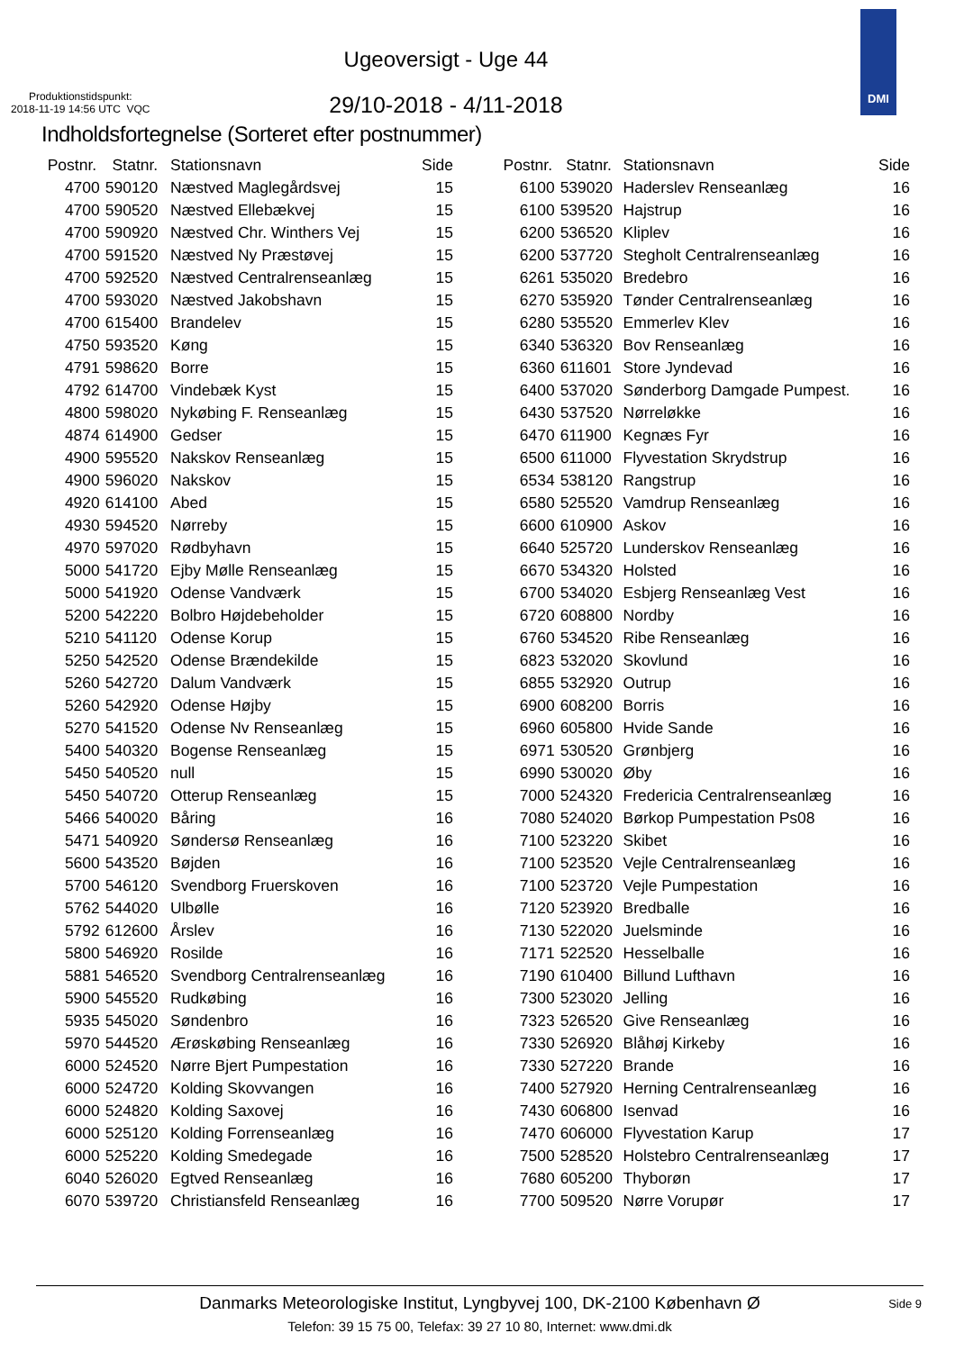Ugeoversigt - Uge 44
Produktionstidspunkt:
2018-11-19 14:56 UTC VQC
29/10-2018 - 4/11-2018
DMI
Indholdsfortegnelse (Sorteret efter postnummer)
| Postnr. | Statnr. | Stationsnavn | Side |
| --- | --- | --- | --- |
| 4700 | 590120 | Næstved Maglegårdsvej | 15 |
| 4700 | 590520 | Næstved Ellebækvej | 15 |
| 4700 | 590920 | Næstved Chr. Winthers Vej | 15 |
| 4700 | 591520 | Næstved Ny Præstøvej | 15 |
| 4700 | 592520 | Næstved Centralrenseanlæg | 15 |
| 4700 | 593020 | Næstved Jakobshavn | 15 |
| 4700 | 615400 | Brandelev | 15 |
| 4750 | 593520 | Køng | 15 |
| 4791 | 598620 | Borre | 15 |
| 4792 | 614700 | Vindebæk Kyst | 15 |
| 4800 | 598020 | Nykøbing F. Renseanlæg | 15 |
| 4874 | 614900 | Gedser | 15 |
| 4900 | 595520 | Nakskov Renseanlæg | 15 |
| 4900 | 596020 | Nakskov | 15 |
| 4920 | 614100 | Abed | 15 |
| 4930 | 594520 | Nørreby | 15 |
| 4970 | 597020 | Rødbyhavn | 15 |
| 5000 | 541720 | Ejby Mølle Renseanlæg | 15 |
| 5000 | 541920 | Odense Vandværk | 15 |
| 5200 | 542220 | Bolbro Højdebeholder | 15 |
| 5210 | 541120 | Odense Korup | 15 |
| 5250 | 542520 | Odense Brændekilde | 15 |
| 5260 | 542720 | Dalum Vandværk | 15 |
| 5260 | 542920 | Odense Højby | 15 |
| 5270 | 541520 | Odense Nv Renseanlæg | 15 |
| 5400 | 540320 | Bogense Renseanlæg | 15 |
| 5450 | 540520 | null | 15 |
| 5450 | 540720 | Otterup Renseanlæg | 15 |
| 5466 | 540020 | Båring | 16 |
| 5471 | 540920 | Søndersø Renseanlæg | 16 |
| 5600 | 543520 | Bøjden | 16 |
| 5700 | 546120 | Svendborg Fruerskoven | 16 |
| 5762 | 544020 | Ulbølle | 16 |
| 5792 | 612600 | Årslev | 16 |
| 5800 | 546920 | Rosilde | 16 |
| 5881 | 546520 | Svendborg Centralrenseanlæg | 16 |
| 5900 | 545520 | Rudkøbing | 16 |
| 5935 | 545020 | Søndenbro | 16 |
| 5970 | 544520 | Ærøskøbing Renseanlæg | 16 |
| 6000 | 524520 | Nørre Bjert Pumpestation | 16 |
| 6000 | 524720 | Kolding Skovvangen | 16 |
| 6000 | 524820 | Kolding Saxovej | 16 |
| 6000 | 525120 | Kolding Forrenseanlæg | 16 |
| 6000 | 525220 | Kolding Smedegade | 16 |
| 6040 | 526020 | Egtved Renseanlæg | 16 |
| 6070 | 539720 | Christiansfeld Renseanlæg | 16 |
| Postnr. | Statnr. | Stationsnavn | Side |
| --- | --- | --- | --- |
| 6100 | 539020 | Haderslev Renseanlæg | 16 |
| 6100 | 539520 | Hajstrup | 16 |
| 6200 | 536520 | Kliplev | 16 |
| 6200 | 537720 | Stegholt Centralrenseanlæg | 16 |
| 6261 | 535020 | Bredebro | 16 |
| 6270 | 535920 | Tønder Centralrenseanlæg | 16 |
| 6280 | 535520 | Emmerlev Klev | 16 |
| 6340 | 536320 | Bov Renseanlæg | 16 |
| 6360 | 611601 | Store Jyndevad | 16 |
| 6400 | 537020 | Sønderborg Damgade Pumpest. | 16 |
| 6430 | 537520 | Nørreløkke | 16 |
| 6470 | 611900 | Kegnæs Fyr | 16 |
| 6500 | 611000 | Flyvestation Skrydstrup | 16 |
| 6534 | 538120 | Rangstrup | 16 |
| 6580 | 525520 | Vamdrup Renseanlæg | 16 |
| 6600 | 610900 | Askov | 16 |
| 6640 | 525720 | Lunderskov Renseanlæg | 16 |
| 6670 | 534320 | Holsted | 16 |
| 6700 | 534020 | Esbjerg Renseanlæg Vest | 16 |
| 6720 | 608800 | Nordby | 16 |
| 6760 | 534520 | Ribe Renseanlæg | 16 |
| 6823 | 532020 | Skovlund | 16 |
| 6855 | 532920 | Outrup | 16 |
| 6900 | 608200 | Borris | 16 |
| 6960 | 605800 | Hvide Sande | 16 |
| 6971 | 530520 | Grønbjerg | 16 |
| 6990 | 530020 | Øby | 16 |
| 7000 | 524320 | Fredericia Centralrenseanlæg | 16 |
| 7080 | 524020 | Børkop Pumpestation Ps08 | 16 |
| 7100 | 523220 | Skibet | 16 |
| 7100 | 523520 | Vejle Centralrenseanlæg | 16 |
| 7100 | 523720 | Vejle Pumpestation | 16 |
| 7120 | 523920 | Bredballe | 16 |
| 7130 | 522020 | Juelsminde | 16 |
| 7171 | 522520 | Hesselballe | 16 |
| 7190 | 610400 | Billund Lufthavn | 16 |
| 7300 | 523020 | Jelling | 16 |
| 7323 | 526520 | Give Renseanlæg | 16 |
| 7330 | 526920 | Blåhøj Kirkeby | 16 |
| 7330 | 527220 | Brande | 16 |
| 7400 | 527920 | Herning Centralrenseanlæg | 16 |
| 7430 | 606800 | Isenvad | 16 |
| 7470 | 606000 | Flyvestation Karup | 17 |
| 7500 | 528520 | Holstebro Centralrenseanlæg | 17 |
| 7680 | 605200 | Thyborøn | 17 |
| 7700 | 509520 | Nørre Vorupør | 17 |
Danmarks Meteorologiske Institut, Lyngbyvej 100, DK-2100 København Ø
Side 9
Telefon: 39 15 75 00, Telefax: 39 27 10 80, Internet: www.dmi.dk